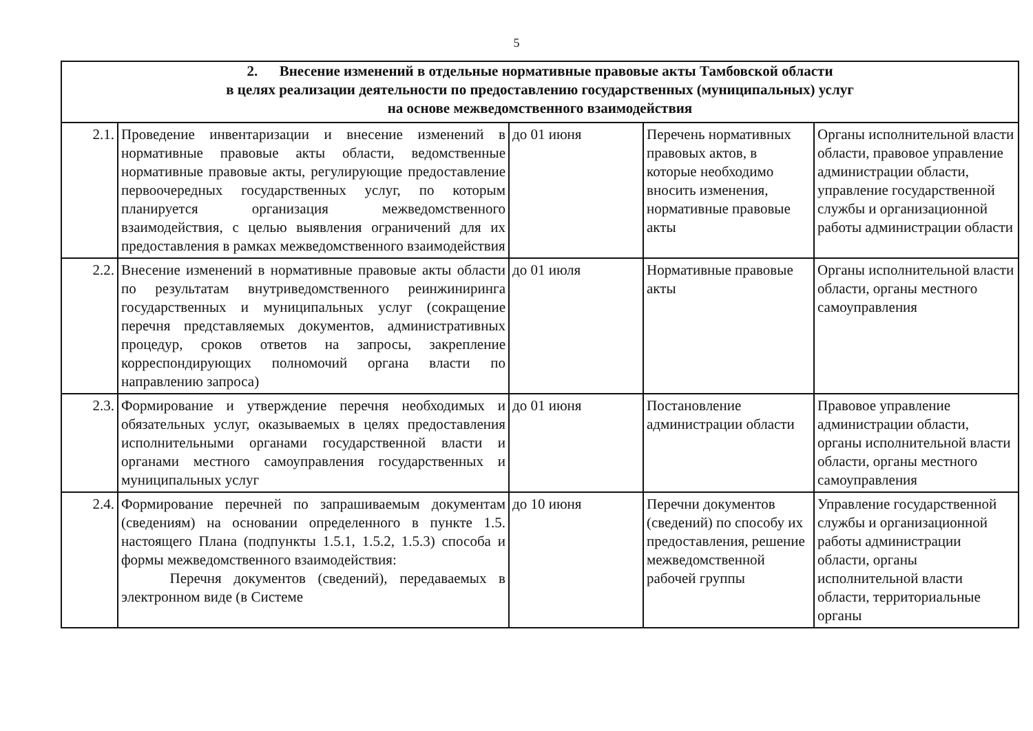5
| 2. Внесение изменений в отдельные нормативные правовые акты Тамбовской области в целях реализации деятельности по предоставлению государственных (муниципальных) услуг на основе межведомственного взаимодействия | | | | |
| 2.1. | Проведение инвентаризации и внесение изменений в нормативные правовые акты области, ведомственные нормативные правовые акты, регулирующие предоставление первоочередных государственных услуг, по которым планируется организация межведомственного взаимодействия, с целью выявления ограничений для их предоставления в рамках межведомственного взаимодействия | до 01 июня | Перечень нормативных правовых актов, в которые необходимо вносить изменения, нормативные правовые акты | Органы исполнительной власти области, правовое управление администрации области, управление государственной службы и организационной работы администрации области |
| 2.2. | Внесение изменений в нормативные правовые акты области по результатам внутриведомственного реинжиниринга государственных и муниципальных услуг (сокращение перечня представляемых документов, административных процедур, сроков ответов на запросы, закрепление корреспондирующих полномочий органа власти по направлению запроса) | до 01 июля | Нормативные правовые акты | Органы исполнительной власти области, органы местного самоуправления |
| 2.3. | Формирование и утверждение перечня необходимых и обязательных услуг, оказываемых в целях предоставления исполнительными органами государственной власти и органами местного самоуправления государственных и муниципальных услуг | до 01 июня | Постановление администрации области | Правовое управление администрации области, органы исполнительной власти области, органы местного самоуправления |
| 2.4. | Формирование перечней по запрашиваемым документам (сведениям) на основании определенного в пункте 1.5. настоящего Плана (подпункты 1.5.1, 1.5.2, 1.5.3) способа и формы межведомственного взаимодействия: Перечня документов (сведений), передаваемых в электронном виде (в Системе | до 10 июня | Перечни документов (сведений) по способу их предоставления, решение межведомственной рабочей группы | Управление государственной службы и организационной работы администрации области, органы исполнительной власти области, территориальные органы |